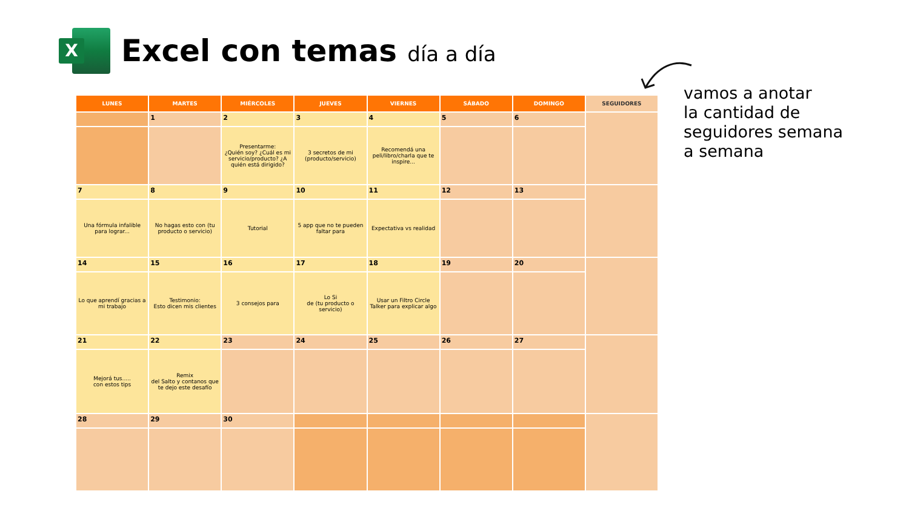X
Excel con temas día a día
| LUNES | MARTES | MIÉRCOLES | JUEVES | VIERNES | SÁBADO | DOMINGO | SEGUIDORES |
| --- | --- | --- | --- | --- | --- | --- | --- |
| | 1 | 2 | 3 | 4 | 5 | 6 | |
| | | Presentarme: ¿Quién soy? ¿Cuál es mi servicio/producto? ¿A quién está dirigido? | 3 secretos de mi (producto/servicio) | Recomendá una peli/libro/charla que te inspire... | | | |
| 7 | 8 | 9 | 10 | 11 | 12 | 13 | |
| Una fórmula infalible para lograr... | No hagas esto con (tu producto o servicio) | Tutorial | 5 app que no te pueden faltar para | Expectativa vs realidad | | | |
| 14 | 15 | 16 | 17 | 18 | 19 | 20 | |
| Lo que aprendí gracias a mi trabajo | Testimonio: Esto dicen mis clientes | 3 consejos para | Lo Si de (tu producto o servicio) | Usar un Filtro Circle Talker para explicar algo | | | |
| 21 | 22 | 23 | 24 | 25 | 26 | 27 | |
| Mejorá tus..... con estos tips | Remix del Salto y contanos que te dejo este desafío | | | | | | |
| 28 | 29 | 30 | | | | | |
vamos a anotar
la cantidad de
seguidores semana
a semana